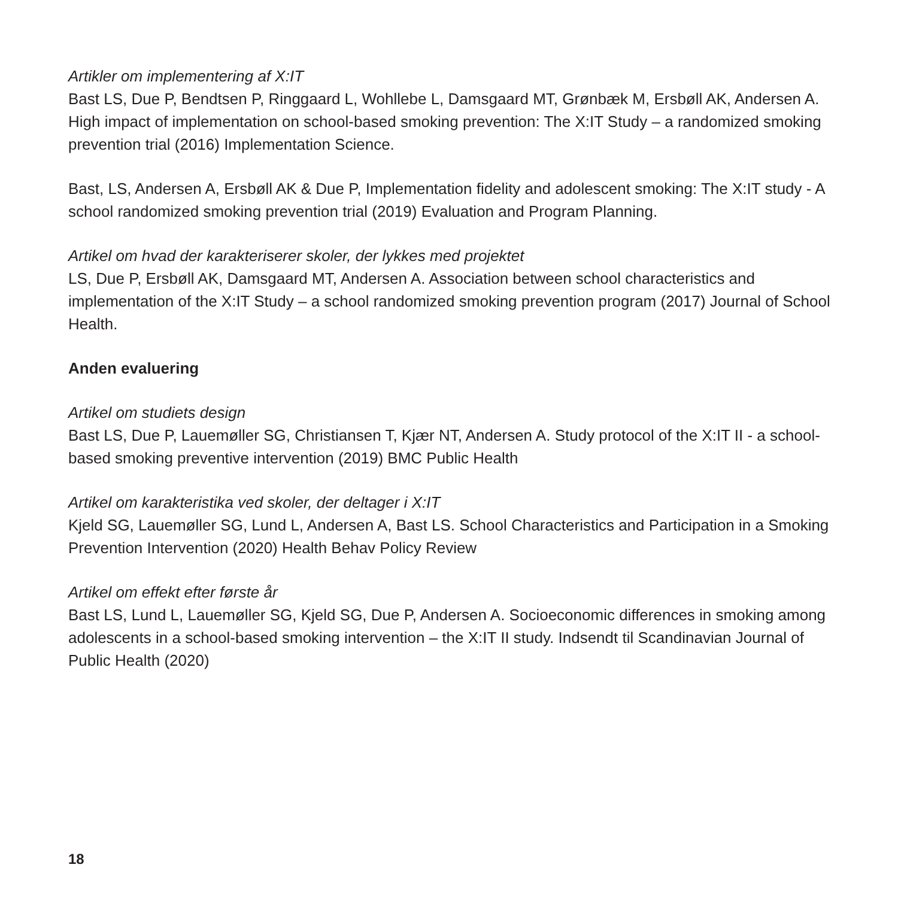Artikler om implementering af X:IT
Bast LS, Due P, Bendtsen P, Ringgaard L, Wohllebe L, Damsgaard MT, Grønbæk M, Ersbøll AK, Andersen A. High impact of implementation on school-based smoking prevention: The X:IT Study – a randomized smoking prevention trial (2016) Implementation Science.
Bast, LS, Andersen A, Ersbøll AK & Due P, Implementation fidelity and adolescent smoking: The X:IT study - A school randomized smoking prevention trial (2019) Evaluation and Program Planning.
Artikel om hvad der karakteriserer skoler, der lykkes med projektet
LS, Due P, Ersbøll AK, Damsgaard MT, Andersen A. Association between school characteristics and implementation of the X:IT Study – a school randomized smoking prevention program (2017) Journal of School Health.
Anden evaluering
Artikel om studiets design
Bast LS, Due P, Lauemøller SG, Christiansen T, Kjær NT, Andersen A. Study protocol of the X:IT II - a school-based smoking preventive intervention (2019) BMC Public Health
Artikel om karakteristika ved skoler, der deltager i X:IT
Kjeld SG, Lauemøller SG, Lund L, Andersen A, Bast LS. School Characteristics and Participation in a Smoking Prevention Intervention (2020) Health Behav Policy Review
Artikel om effekt efter første år
Bast LS, Lund L, Lauemøller SG, Kjeld SG, Due P, Andersen A. Socioeconomic differences in smoking among adolescents in a school-based smoking intervention – the X:IT II study. Indsendt til Scandinavian Journal of Public Health (2020)
18